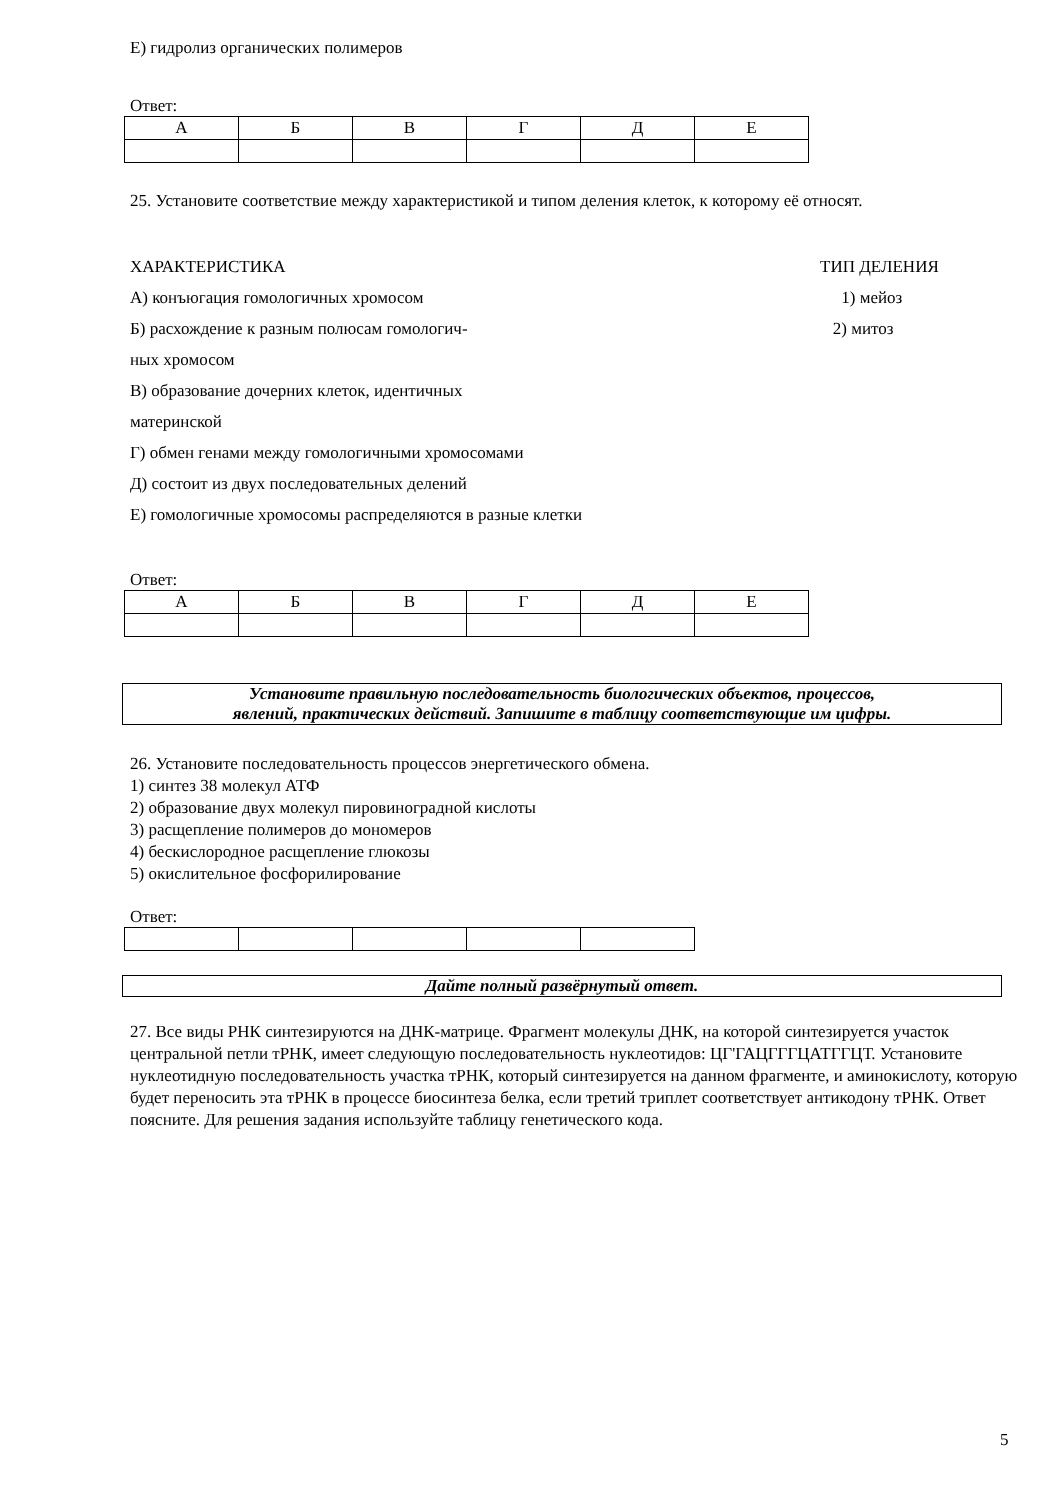Е) гидролиз органических полимеров
Ответ:
| А | Б | В | Г | Д | Е |
25. Установите соответствие между характеристикой и типом деления клеток, к которому её относят.
ХАРАКТЕРИСТИКА
А) конъюгация гомологичных хромосом
Б) расхождение к разным полюсам гомологич-
ных хромосом
В) образование дочерних клеток, идентичных
материнской
Г) обмен генами между гомологичными хромосомами
Д) состоит из двух последовательных делений
Е) гомологичные хромосомы распределяются в разные клетки
ТИП ДЕЛЕНИЯ
1) мейоз
2) митоз
Ответ:
| А | Б | В | Г | Д | Е |
Установите правильную последовательность биологических объектов, процессов,
явлений, практических действий. Запишите в таблицу соответствующие им цифры.
26. Установите последовательность процессов энергетического обмена.
1) синтез 38 молекул АТФ
2) образование двух молекул пировиноградной кислоты
3) расщепление полимеров до мономеров
4) бескислородное расщепление глюкозы
5) окислительное фосфорилирование
Ответ:
Дайте полный развёрнутый ответ.
27. Все виды РНК синтезируются на ДНК-матрице. Фрагмент молекулы ДНК, на которой синтезируется участок центральной петли тРНК, имеет следующую последовательность нуклеотидов: ЦГ'ГАЦГГГЦАТГГЦТ. Установите нуклеотидную последовательность участка тРНК, который синтезируется на данном фрагменте, и аминокислоту, которую будет переносить эта тРНК в процессе биосинтеза белка, если третий триплет соответствует антикодону тРНК. Ответ поясните. Для решения задания используйте таблицу генетического кода.
5